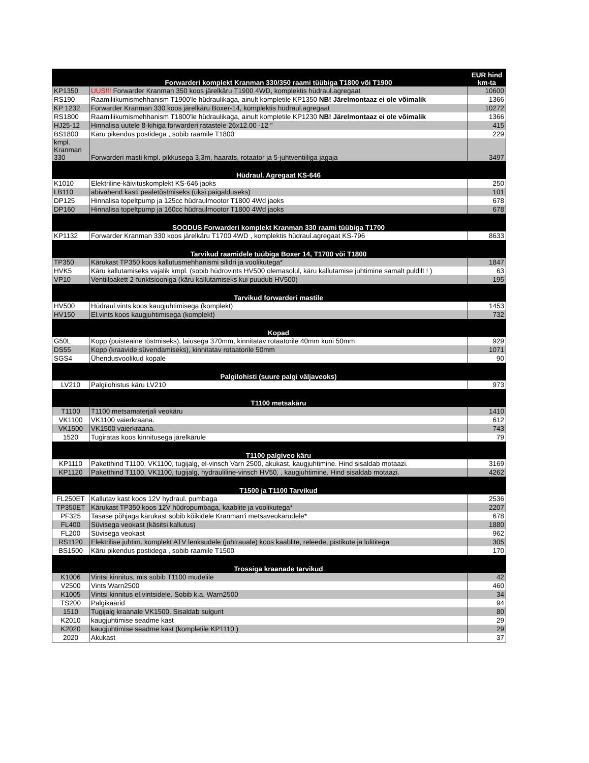| | Forwarderi komplekt Kranman 330/350 raami tüübiga T1800 või T1900 | EUR hind km-ta |
| --- | --- | --- |
| KP1350 | UUS!!! Forwarder Kranman 350 koos järelkäru T1900 4WD, komplektis hüdraul.agregaat | 10600 |
| RS190 | Raamiliikumismehhanism T1900'le hüdraulikaga, ainult kompletile KP1350 NB! Järelmontaaz ei ole võimalik | 1366 |
| KP 1232 | Forwarder Kranman 330 koos järelkäru Boxer-14, komplektis hüdraul.agregaat | 10272 |
| RS1800 | Raamiliikumismehhanism T1800'le hüdraulikaga, ainult kompletile KP1230 NB! Järelmontaaz ei ole võimalik | 1366 |
| HJ25-12 | Hinnalisa uutele 8-kihiga forwarderi ratastele 26x12.00 -12 " | 415 |
| BS1800 | Käru pikendus postidega , sobib raamile T1800 | 229 |
| kmpl. Kranman 330 | Forwarderi masti kmpl. pikkusega 3,3m, haarats, rotaator ja 5-juhtventiiliga jagaja | 3497 |
| | Hüdraul. Agregaat KS-646 | |
| K1010 | Elektriline-käivituskomplekt KS-646 jaoks | 250 |
| LB110 | abivahend kasti pealetõstmiseks (üksi paigalduseks) | 101 |
| DP125 | Hinnalisa topeltpump ja 125cc hüdraulmootor T1800 4Wd jaoks | 678 |
| DP160 | Hinnalisa topeltpump ja 160cc hüdraulmootor T1800 4Wd jaoks | 678 |
| | SOODUS Forwarderi komplekt Kranman 330 raami tüübiga T1700 | |
| KP1132 | Forwarder Kranman 330 koos järelkäru T1700 4WD , komplektis hüdraul.agregaat KS-796 | 8633 |
| | Tarvikud raamidele tüübiga Boxer 14, T1700 või T1800 | |
| TP350 | Kärukast TP350 koos kallutusmehhanismi silidri ja voolikutega* | 1847 |
| HVK5 | Käru kallutamiseks vajalik kmpl. (sobib hüdrovints HV500 olemasolul, käru kallutamise juhtimine samalt puldilt ! ) | 63 |
| VP10 | Ventiilpakett 2-funktsiooniga (käru kallutamiseks kui puudub HV500) | 195 |
| | Tarvikud forwarderi mastile | |
| HV500 | Hüdraul.vints koos kaugjuhtimisega (komplekt) | 1453 |
| HV150 | El.vints koos kaugjuhtimisega (komplekt) | 732 |
| | Kopad | |
| G50L | Kopp (puisteaine tõstmiseks), laiusega 370mm, kinnitatav rotaatorile 40mm kuni 50mm | 929 |
| DS55 | Kopp (kraavide süvendamiseks), kinnitatav rotaatorile 50mm | 1071 |
| SGS4 | Ühendusvoolikud kopale | 90 |
| | Palgilohisti (suure palgi väljaveoks) | |
| LV210 | Palgilohistus käru LV210 | 973 |
| | T1100 metsakäru | |
| T1100 | T1100 metsamaterjali veokäru | 1410 |
| VK1100 | VK1100 vaierkraana. | 612 |
| VK1500 | VK1500 vaierkraana. | 743 |
| 1520 | Tugiratas koos kinnitusega järelkärule | 79 |
| | T1100 palgiveo käru | |
| KP1110 | Paketthind T1100, VK1100, tugijalg, el-vinsch Varn 2500, akukast, kaugjuhtimine. Hind sisaldab motaazi. | 3169 |
| KP1120 | Paketthind T1100, VK1100, tugijalg, hydrauliline-vinsch HV50, , kaugjuhtimine. Hind sisaldab motaazi. | 4262 |
| | T1500 ja T1100 Tarvikud | |
| FL250ET | Kallutav kast koos 12V hydraul. pumbaga | 2536 |
| TP350ET | Kärukast TP350 koos 12V hüdropumbaga, kaablite ja voolikutega* | 2207 |
| PF325 | Tasase põhjaga kärukast sobib kõikidele Kranman'i metsaveokärudele* | 678 |
| FL400 | Süvisega veokast (käsitsi kallutus) | 1880 |
| FL200 | Süvisega veokast | 962 |
| RS1120 | Elektrilise juhtim. komplekt ATV lenksudele (juhtrauale) koos kaablite, releede, pistikute ja lülititega | 305 |
| BS1500 | Käru pikendus postidega , sobib raamile T1500 | 170 |
| | Trossiga kraanade tarvikud | |
| K1006 | Vintsi kinnitus, mis sobib T1100 mudelile | 42 |
| V2500 | Vints Warn2500 | 460 |
| K1005 | Vintsi kinnitus el.vintsidele. Sobib k.a. Warn2500 | 34 |
| TS200 | Palgikäärid | 94 |
| 1510 | Tugijalg kraanale VK1500. Sisaldab sulgurit | 80 |
| K2010 | kaugjuhtimise seadme kast | 29 |
| K2020 | kaugjuhtimise seadme kast (kompletile KP1110 ) | 29 |
| 2020 | Akukast | 37 |